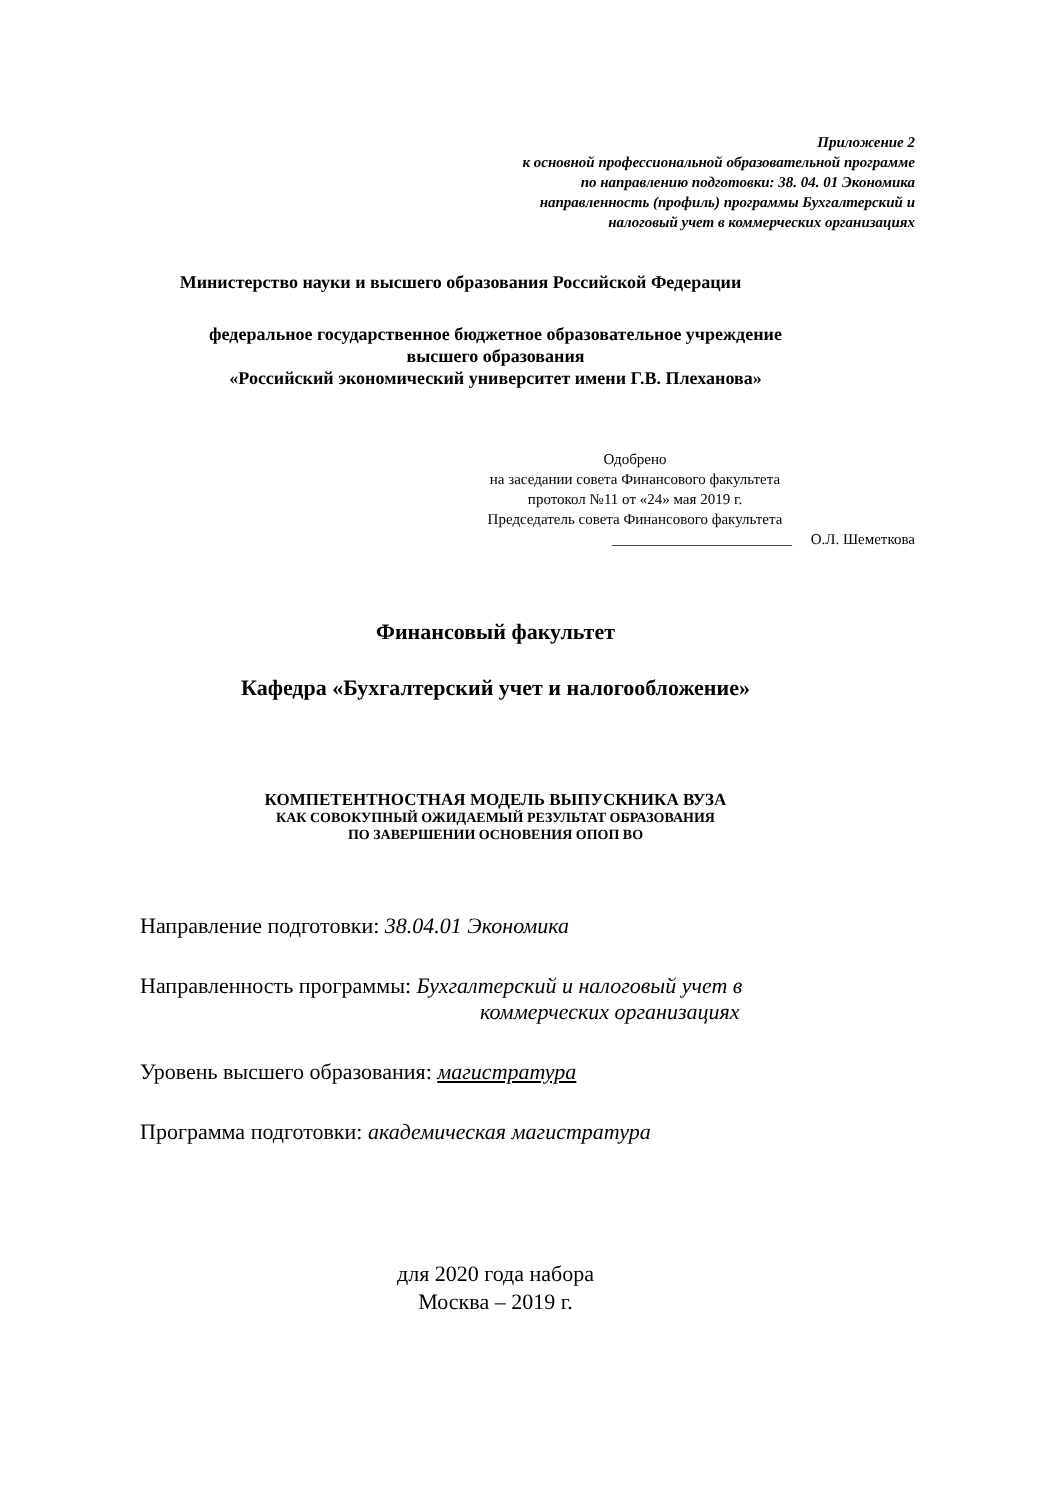Приложение 2
к основной профессиональной образовательной программе
по направлению подготовки: 38. 04. 01 Экономика
направленность (профиль) программы Бухгалтерский и
налоговый учет в коммерческих организациях
Министерство науки и высшего образования Российской Федерации
федеральное государственное бюджетное образовательное учреждение
высшего образования
«Российский экономический университет имени Г.В. Плеханова»
Одобрено
на заседании совета Финансового факультета
протокол №11 от «24» мая 2019 г.
Председатель совета Финансового факультета
________________________ О.Л. Шеметкова
Финансовый факультет
Кафедра «Бухгалтерский учет и налогообложение»
КОМПЕТЕНТНОСТНАЯ МОДЕЛЬ ВЫПУСКНИКА ВУЗА
КАК СОВОКУПНЫЙ ОЖИДАЕМЫЙ РЕЗУЛЬТАТ ОБРАЗОВАНИЯ
ПО ЗАВЕРШЕНИИ ОСНОВЕНИЯ ОПОП ВО
Направление подготовки: 38.04.01 Экономика
Направленность программы: Бухгалтерский и налоговый учет в
коммерческих организациях
Уровень высшего образования: магистратура
Программа подготовки: академическая магистратура
для 2020 года набора
Москва – 2019 г.